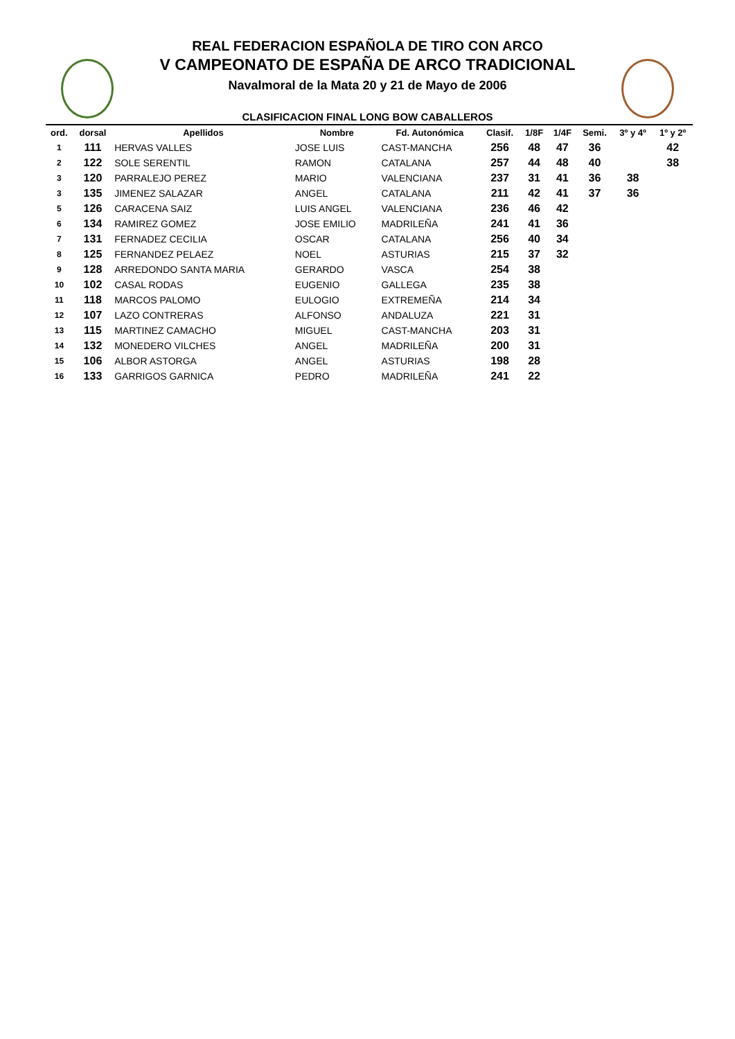REAL FEDERACION ESPAÑOLA DE TIRO CON ARCO
V CAMPEONATO DE ESPAÑA DE ARCO TRADICIONAL
Navalmoral de la Mata 20 y 21 de Mayo de 2006
CLASIFICACION FINAL LONG BOW CABALLEROS
| ord. | dorsal | Apellidos | Nombre | Fd. Autonómica | Clasif. | 1/8F | 1/4F | Semi. | 3º y 4º | 1º y 2º |
| --- | --- | --- | --- | --- | --- | --- | --- | --- | --- | --- |
| 1 | 111 | HERVAS VALLES | JOSE LUIS | CAST-MANCHA | 256 | 48 | 47 | 36 | | 42 |
| 2 | 122 | SOLE SERENTIL | RAMON | CATALANA | 257 | 44 | 48 | 40 | | 38 |
| 3 | 120 | PARRALEJO PEREZ | MARIO | VALENCIANA | 237 | 31 | 41 | 36 | 38 | |
| 3 | 135 | JIMENEZ SALAZAR | ANGEL | CATALANA | 211 | 42 | 41 | 37 | 36 | |
| 5 | 126 | CARACENA SAIZ | LUIS ANGEL | VALENCIANA | 236 | 46 | 42 | | | |
| 6 | 134 | RAMIREZ GOMEZ | JOSE EMILIO | MADRILEÑA | 241 | 41 | 36 | | | |
| 7 | 131 | FERNADEZ CECILIA | OSCAR | CATALANA | 256 | 40 | 34 | | | |
| 8 | 125 | FERNANDEZ PELAEZ | NOEL | ASTURIAS | 215 | 37 | 32 | | | |
| 9 | 128 | ARREDONDO SANTA MARIA | GERARDO | VASCA | 254 | 38 | | | | |
| 10 | 102 | CASAL RODAS | EUGENIO | GALLEGA | 235 | 38 | | | | |
| 11 | 118 | MARCOS PALOMO | EULOGIO | EXTREMEÑA | 214 | 34 | | | | |
| 12 | 107 | LAZO CONTRERAS | ALFONSO | ANDALUZA | 221 | 31 | | | | |
| 13 | 115 | MARTINEZ CAMACHO | MIGUEL | CAST-MANCHA | 203 | 31 | | | | |
| 14 | 132 | MONEDERO VILCHES | ANGEL | MADRILEÑA | 200 | 31 | | | | |
| 15 | 106 | ALBOR ASTORGA | ANGEL | ASTURIAS | 198 | 28 | | | | |
| 16 | 133 | GARRIGOS GARNICA | PEDRO | MADRILEÑA | 241 | 22 | | | | |